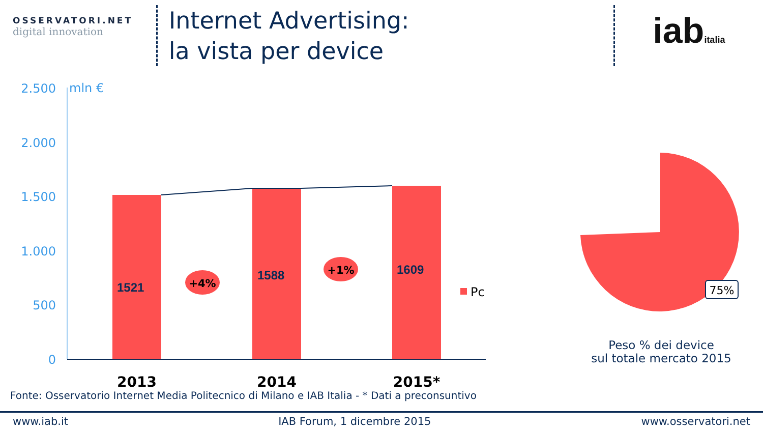OSSERVATORI.NET
digital innovation
Internet Advertising:
la vista per device
iabitalia
2.500
2.000
1.500
1.000
500
0
mln €
1521
1588
1609
+4%
+1%
Pc
2013
2014
2015*
75%
Peso % dei device
sul totale mercato 2015
Fonte: Osservatorio Internet Media Politecnico di Milano e IAB Italia - * Dati a preconsuntivo
www.iab.it IAB Forum, 1 dicembre 2015 www.osservatori.net